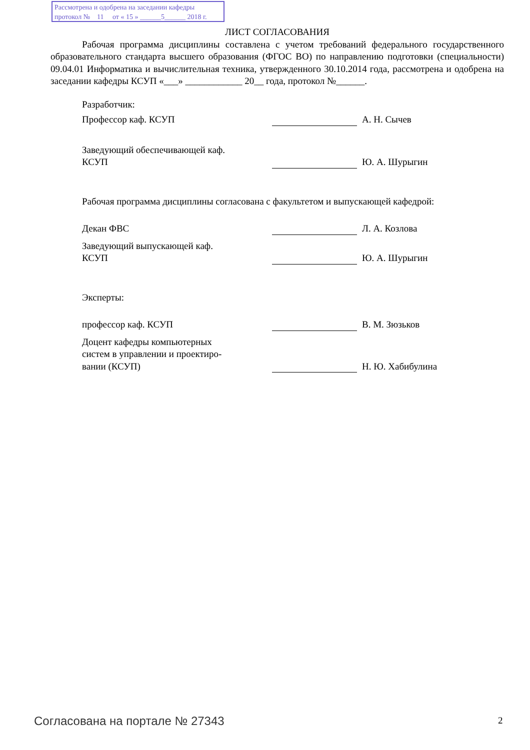Рассмотрена и одобрена на заседании кафедры
протокол № 11 от « 15 » ______5______ 2018 г.
ЛИСТ СОГЛАСОВАНИЯ
Рабочая программа дисциплины составлена с учетом требований федерального государственного образовательного стандарта высшего образования (ФГОС ВО) по направлению подготовки (специальности) 09.04.01 Информатика и вычислительная техника, утвержденного 30.10.2014 года, рассмотрена и одобрена на заседании кафедры КСУП «___» ____________ 20__ года, протокол №______.
Разработчик:
Профессор каф. КСУП
А. Н. Сычев
Заведующий обеспечивающей каф.
КСУП
Ю. А. Шурыгин
Рабочая программа дисциплины согласована с факультетом и выпускающей кафедрой:
Декан ФВС
Л. А. Козлова
Заведующий выпускающей каф.
КСУП
Ю. А. Шурыгин
Эксперты:
профессор каф. КСУП
В. М. Зюзьков
Доцент кафедры компьютерных
систем в управлении и проектиро-
вании (КСУП)
Н. Ю. Хабибулина
Согласована на портале № 27343 2